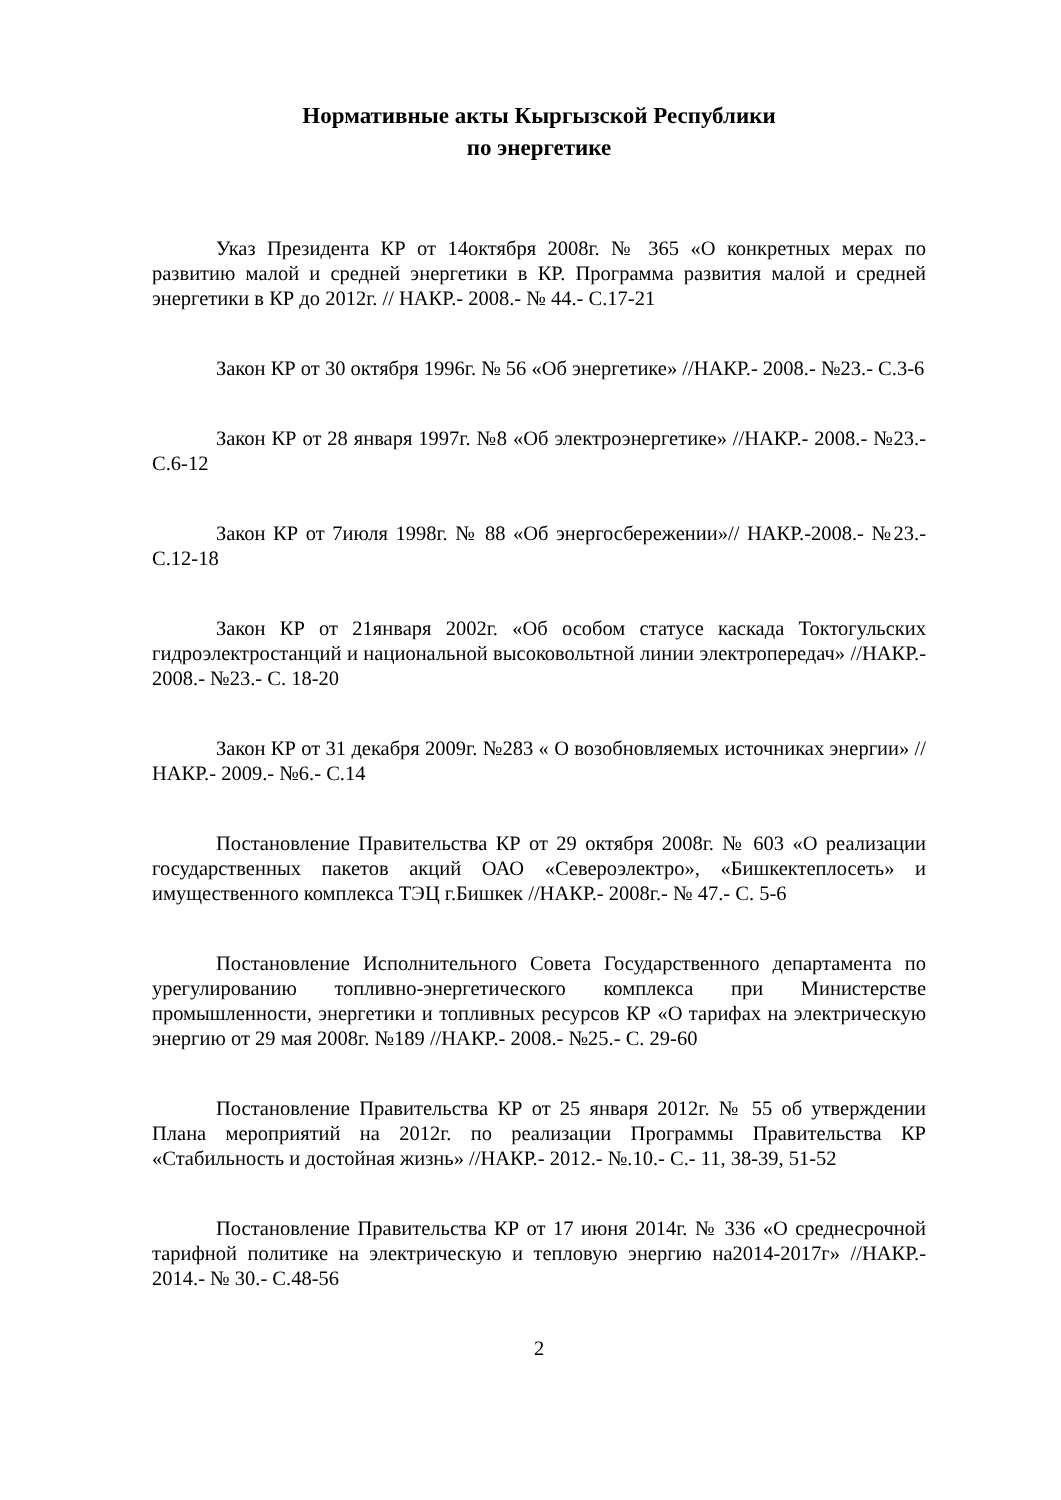Нормативные акты Кыргызской Республики
по энергетике
Указ Президента КР от 14октября 2008г. № 365 «О конкретных мерах по развитию малой и средней энергетики в КР. Программа развития малой и средней энергетики в КР до 2012г. // НАКР.- 2008.- № 44.- С.17-21
Закон КР от 30 октября 1996г. № 56 «Об энергетике» //НАКР.- 2008.- №23.- С.3-6
Закон КР от 28 января 1997г. №8 «Об электроэнергетике» //НАКР.- 2008.- №23.- С.6-12
Закон КР от 7июля 1998г. № 88 «Об энергосбережении»// НАКР.-2008.- №23.- С.12-18
Закон КР от 21января 2002г. «Об особом статусе каскада Токтогульских гидроэлектростанций и национальной высоковольтной линии электропередач» //НАКР.- 2008.- №23.- С. 18-20
Закон КР от 31 декабря 2009г. №283 « О возобновляемых источниках энергии» //НАКР.- 2009.- №6.- С.14
Постановление Правительства КР от 29 октября 2008г. № 603 «О реализации государственных пакетов акций ОАО «Североэлектро», «Бишкектеплосеть» и имущественного комплекса ТЭЦ г.Бишкек //НАКР.- 2008г.- № 47.- С. 5-6
Постановление Исполнительного Совета Государственного департамента по урегулированию топливно-энергетического комплекса при Министерстве промышленности, энергетики и топливных ресурсов КР «О тарифах на электрическую энергию от 29 мая 2008г. №189 //НАКР.- 2008.- №25.- С. 29-60
Постановление Правительства КР от 25 января 2012г. № 55 об утверждении Плана мероприятий на 2012г. по реализации Программы Правительства КР «Стабильность и достойная жизнь» //НАКР.- 2012.- №.10.- С.- 11, 38-39, 51-52
Постановление Правительства КР от 17 июня 2014г. № 336 «О среднесрочной тарифной политике на электрическую и тепловую энергию на2014-2017г» //НАКР.- 2014.- № 30.- С.48-56
2